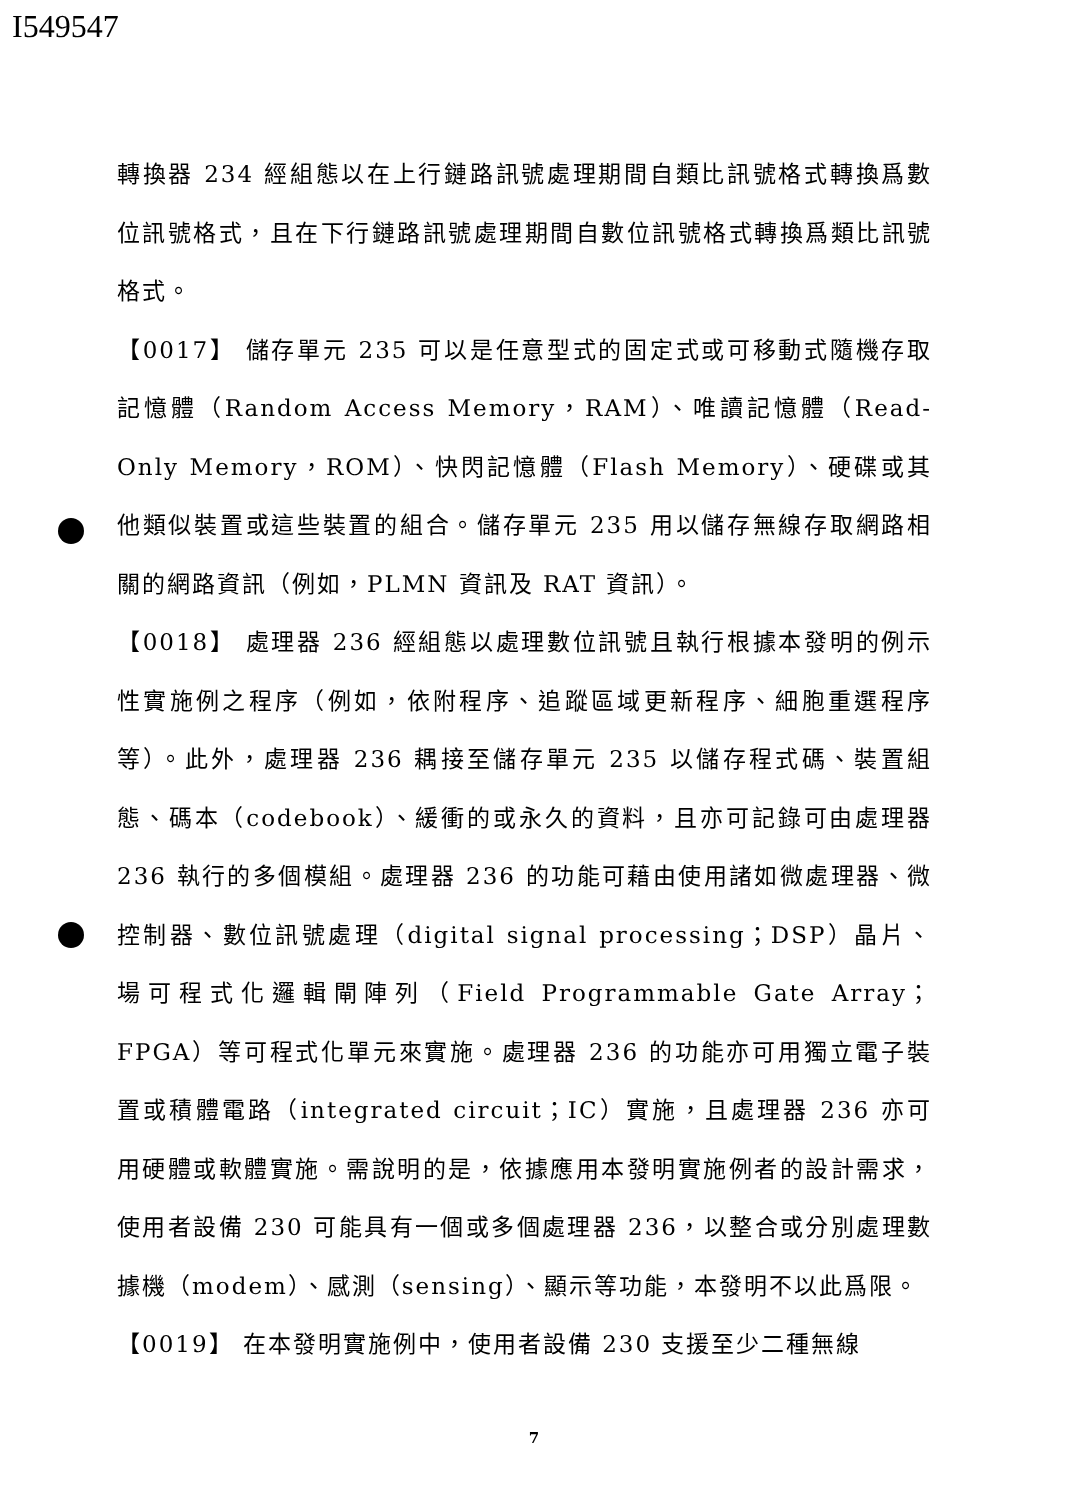I549547
轉換器 234 經組態以在上行鏈路訊號處理期間自類比訊號格式轉換爲數位訊號格式，且在下行鏈路訊號處理期間自數位訊號格式轉換爲類比訊號格式。
【0017】 儲存單元 235 可以是任意型式的固定式或可移動式隨機存取記憶體（Random Access Memory，RAM）、唯讀記憶體（Read-Only Memory，ROM）、快閃記憶體（Flash Memory）、硬碟或其他類似裝置或這些裝置的組合。儲存單元 235 用以儲存無線存取網路相關的網路資訊（例如，PLMN 資訊及 RAT 資訊）。
【0018】 處理器 236 經組態以處理數位訊號且執行根據本發明的例示性實施例之程序（例如，依附程序、追蹤區域更新程序、細胞重選程序等）。此外，處理器 236 耦接至儲存單元 235 以儲存程式碼、裝置組態、碼本（codebook）、緩衝的或永久的資料，且亦可記錄可由處理器 236 執行的多個模組。處理器 236 的功能可藉由使用諸如微處理器、微控制器、數位訊號處理（digital signal processing；DSP）晶片、場可程式化邏輯閘陣列（Field Programmable Gate Array；FPGA）等可程式化單元來實施。處理器 236 的功能亦可用獨立電子裝置或積體電路（integrated circuit；IC）實施，且處理器 236 亦可用硬體或軟體實施。需說明的是，依據應用本發明實施例者的設計需求，使用者設備 230 可能具有一個或多個處理器 236，以整合或分別處理數據機（modem）、感測（sensing）、顯示等功能，本發明不以此爲限。
【0019】 在本發明實施例中，使用者設備 230 支援至少二種無線
7